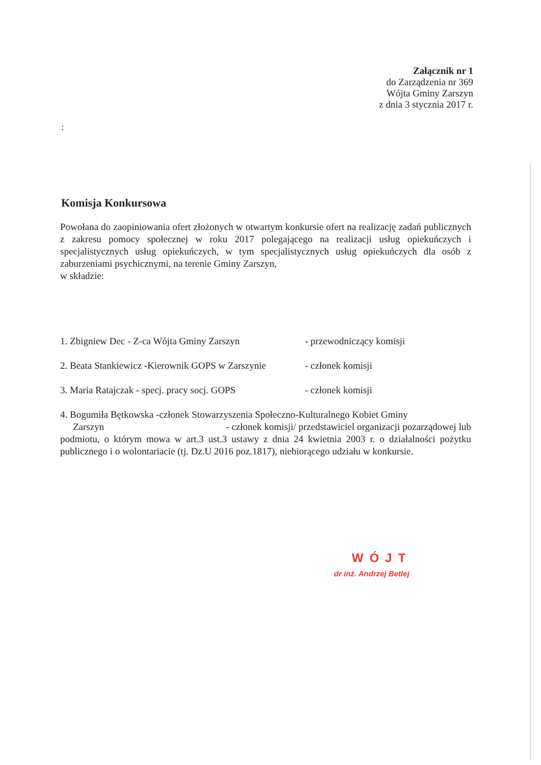Załącznik nr 1
do Zarządzenia nr 369
Wójta Gminy Zarszyn
z dnia 3 stycznia 2017 r.
:
Komisja Konkursowa
Powołana do zaopiniowania ofert złożonych w otwartym konkursie ofert na realizację zadań publicznych z zakresu pomocy społecznej w roku 2017 polegającego na realizacji usług opiekuńczych i specjalistycznych usług opiekuńczych, w tym specjalistycznych usług opiekuńczych dla osób z zaburzeniami psychicznymi, na terenie Gminy Zarszyn,
w składzie:
1. Zbigniew Dec - Z-ca Wójta Gminy Zarszyn - przewodniczący komisji
2. Beata Stankiewicz -Kierownik GOPS w Zarszynie - członek komisji
3. Maria Ratajczak - specj. pracy socj. GOPS - członek komisji
4. Bogumiła Bętkowska -członek Stowarzyszenia Społeczno-Kulturalnego Kobiet Gminy
Zarszyn - członek komisji/ przedstawiciel organizacji pozarządowej lub podmiotu, o którym mowa w art.3 ust.3 ustawy z dnia 24 kwietnia 2003 r. o działalności pożytku publicznego i o wolontariacie (tj. Dz.U 2016 poz.1817), niebiorącego udziału w konkursie.
WÓJT
dr inż. Andrzej Betlej